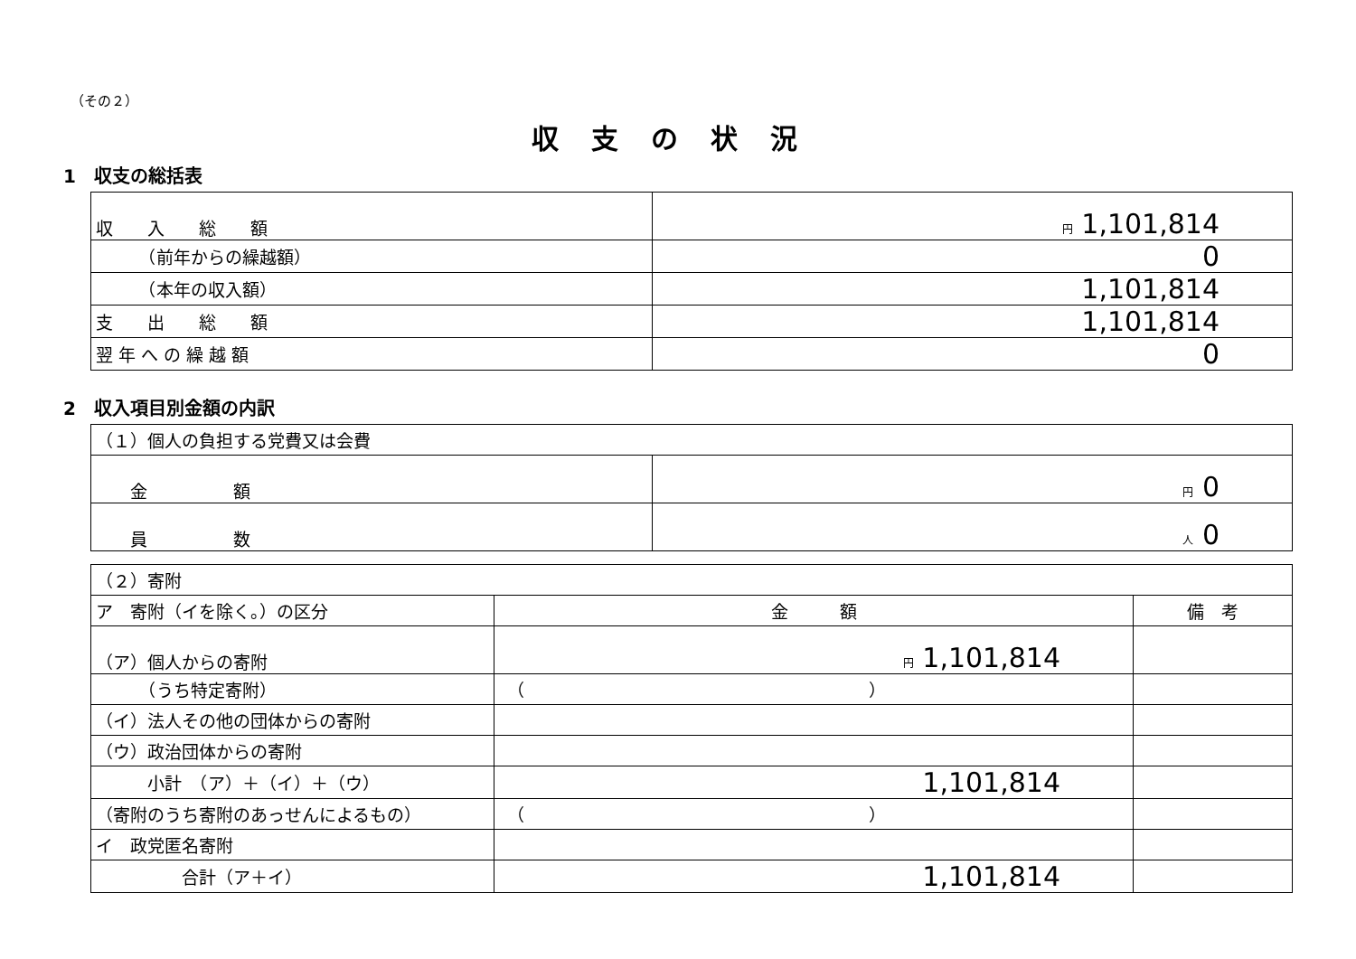（その２）
収支の状況
1　収支の総括表
| 収 入 総 額 | 円 1,101,814 |
| （前年からの繰越額） | 0 |
| （本年の収入額） | 1,101,814 |
| 支 出 総 額 | 1,101,814 |
| 翌 年 へ の 繰 越 額 | 0 |
2　収入項目別金額の内訳
| （１）個人の負担する党費又は会費 | |
| 金 額 | 円 0 |
| 員 数 | 人 0 |
| （２）寄附 | | |
| ア 寄附（イを除く。）の区分 | 金 額 | 備 考 |
| （ア）個人からの寄附 | 円 1,101,814 | |
| （うち特定寄附） | （ ） | |
| （イ）法人その他の団体からの寄附 | | |
| （ウ）政治団体からの寄附 | | |
| 小計 （ア）＋（イ）＋（ウ） | 1,101,814 | |
| （寄附のうち寄附のあっせんによるもの） | （ ） | |
| イ 政党匿名寄附 | | |
| 合計（ア＋イ） | 1,101,814 | |